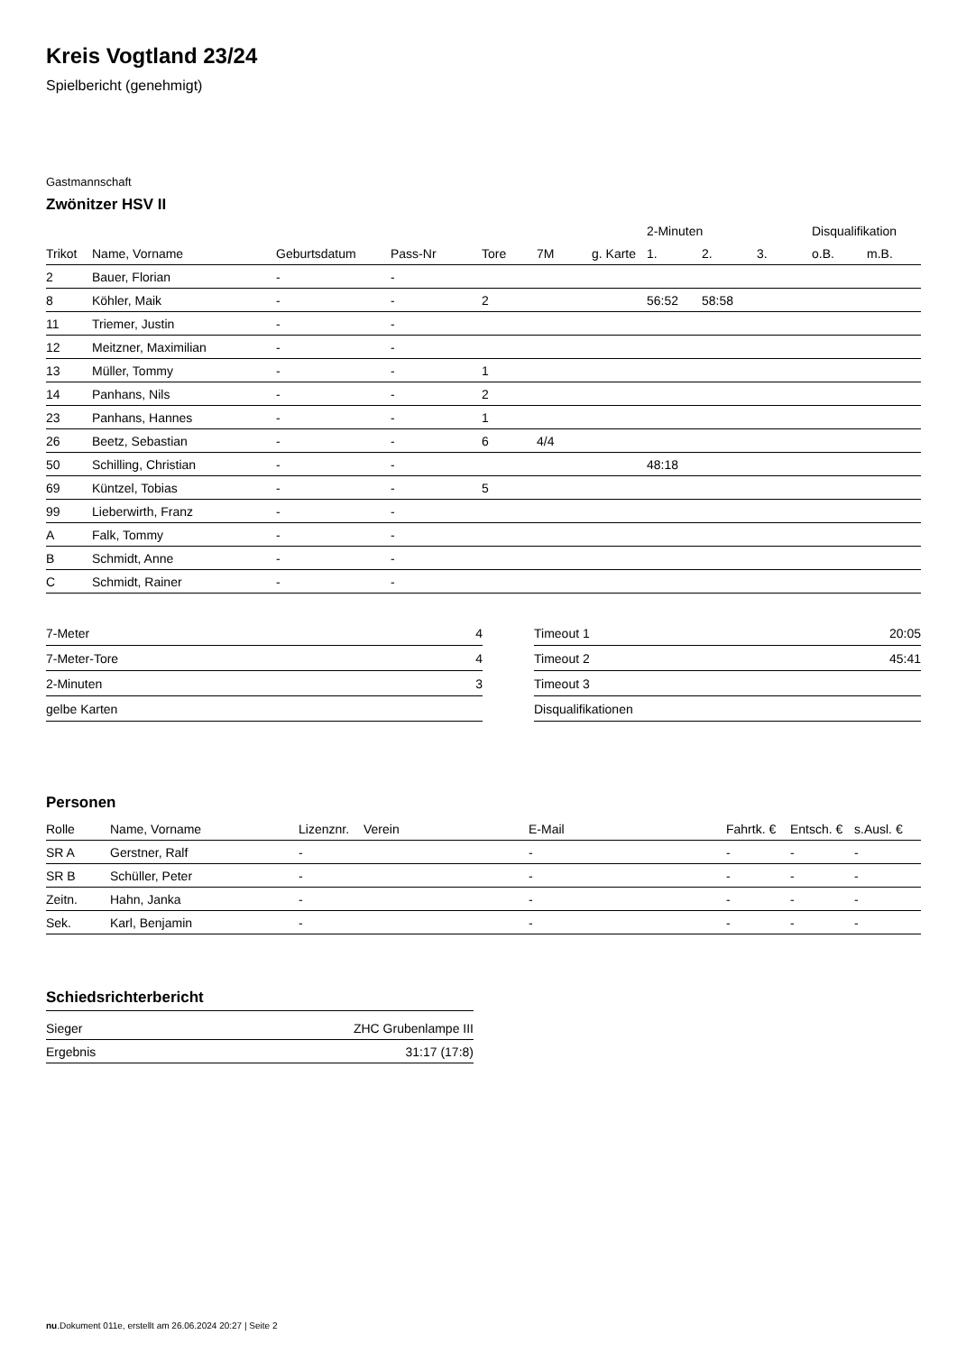Kreis Vogtland 23/24
Spielbericht (genehmigt)
Gastmannschaft
Zwönitzer HSV II
| | | | | | | | 2-Minuten | | | Disqualifikation | |
| --- | --- | --- | --- | --- | --- | --- | --- | --- | --- | --- | --- |
| Trikot | Name, Vorname | Geburtsdatum | Pass-Nr | Tore | 7M | g. Karte | 1. | 2. | 3. | o.B. | m.B. |
| 2 | Bauer, Florian | - | - | | | | | | | | |
| 8 | Köhler, Maik | - | - | 2 | | | 56:52 | 58:58 | | | |
| 11 | Triemer, Justin | - | - | | | | | | | | |
| 12 | Meitzner, Maximilian | - | - | | | | | | | | |
| 13 | Müller, Tommy | - | - | 1 | | | | | | | |
| 14 | Panhans, Nils | - | - | 2 | | | | | | | |
| 23 | Panhans, Hannes | - | - | 1 | | | | | | | |
| 26 | Beetz, Sebastian | - | - | 6 | 4/4 | | | | | | |
| 50 | Schilling, Christian | - | - | | | | 48:18 | | | | |
| 69 | Küntzel, Tobias | - | - | 5 | | | | | | | |
| 99 | Lieberwirth, Franz | - | - | | | | | | | | |
| A | Falk, Tommy | - | - | | | | | | | | |
| B | Schmidt, Anne | - | - | | | | | | | | |
| C | Schmidt, Rainer | - | - | | | | | | | | |
| 7-Meter | 4 |
| 7-Meter-Tore | 4 |
| 2-Minuten | 3 |
| gelbe Karten | |
| Timeout 1 | 20:05 |
| Timeout 2 | 45:41 |
| Timeout 3 | |
| Disqualifikationen | |
Personen
| Rolle | Name, Vorname | Lizenznr. | Verein | E-Mail | Fahrtk. € | Entsch. € | s.Ausl. € |
| --- | --- | --- | --- | --- | --- | --- | --- |
| SR A | Gerstner, Ralf | - | | - | - | - | - |
| SR B | Schüller, Peter | - | | - | - | - | - |
| Zeitn. | Hahn, Janka | - | | - | - | - | - |
| Sek. | Karl, Benjamin | - | | - | - | - | - |
Schiedsrichterbericht
| Sieger | ZHC Grubenlampe III |
| Ergebnis | 31:17 (17:8) |
nu.Dokument 011e, erstellt am 26.06.2024 20:27 | Seite 2